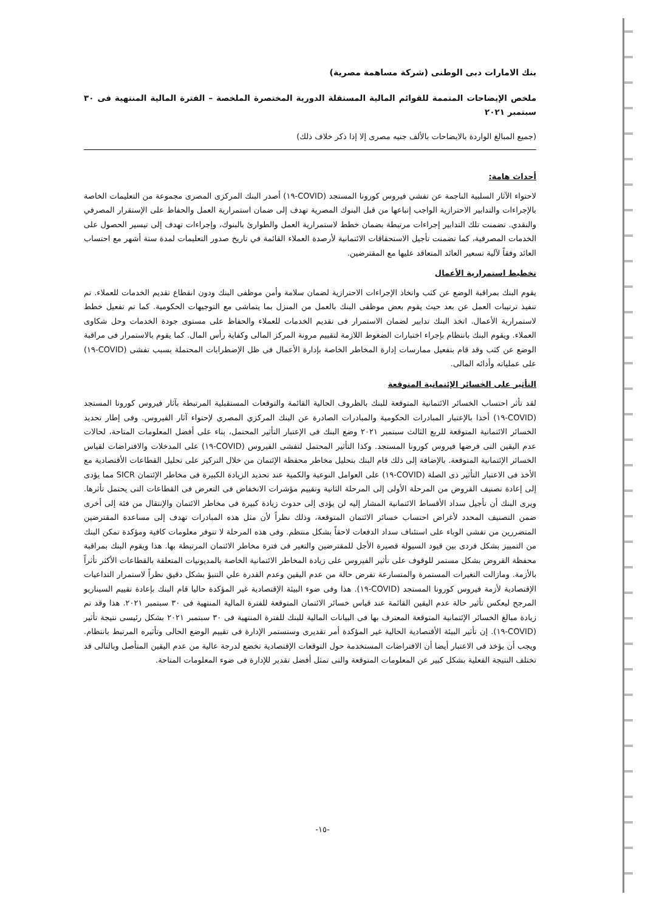بنك الامارات دبى الوطنى (شركة مساهمة مصرية)
ملخص الإيضاحات المتممة للقوائم المالية المستقلة الدورية المختصرة الملخصة – الفترة المالية المنتهية فى ٣٠ سبتمبر ٢٠٢١
(جميع المبالغ الواردة بالايضاحات بالألف جنيه مصرى إلا إذا ذكر خلاف ذلك)
أحداث هامة:
لاحتواء الآثار السلبية الناجمة عن تفشي فيروس كورونا المستجد (COVID-١٩) أصدر البنك المركزى المصرى مجموعة من التعليمات الخاصة بالإجراءات والتدابير الاحترازية الواجب إتباعها من قبل البنوك المصرية تهدف إلى ضمان استمرارية العمل والحفاظ على الإستقرار المصرفي والنقدي. تضمنت تلك التدابير إجراءات مرتبطة بضمان خطط لاستمرارية العمل والطوارئ بالبنوك، وإجراءات تهدف إلى تيسير الحصول على الخدمات المصرفية، كما تضمنت تأجيل الاستحقاقات الائتمانية لأرصدة العملاء القائمة في تاريخ صدور التعليمات لمدة ستة أشهر مع احتساب العائد وفقاً لآلية تسعير العائد المتعاقد عليها مع المقترضين.
تخطيط استمرارية الأعمال
يقوم البنك بمراقبة الوضع عن كثب واتخاذ الإجراءات الاحترازية لضمان سلامة وأمن موظفى البنك ودون انقطاع تقديم الخدمات للعملاء. تم تنفيذ ترتيبات العمل عن بعد حيث يقوم بعض موظفى البنك بالعمل من المنزل بما يتماشى مع التوجيهات الحكومية. كما تم تفعيل خطط لاستمرارية الأعمال. اتخذ البنك تدابير لضمان الاستمرار فى تقديم الخدمات للعملاء والحفاظ على مستوى جودة الخدمات وحل شكاوى العملاء. ويقوم البنك بانتظام بإجراء اختبارات الضغوط اللازمة لتقييم مرونة المركز المالى وكفاية رأس المال. كما يقوم بالاستمرار فى مراقبة الوضع عن كثب وقد قام بتفعيل ممارسات إدارة المخاطر الخاصة بإدارة الأعمال فى ظل الإضطرابات المحتملة بسبب تفشى (COVID-١٩) على عملياته وأدائه المالى.
التأثير على الخسائر الإئتمانية المتوقعة
لقد تأثر احتساب الخسائر الائتمانية المتوقعة للبنك بالظروف الحالية القائمة والتوقعات المستقبلية المرتبطة بآثار فيروس كورونا المستجد (COVID-١٩) أخذا بالإعتبار المبادرات الحكومية والمبادرات الصادرة عن البنك المركزي المصري لإحتواء آثار الفيروس. وفى إطار تحديد الخسائر الائتمانية المتوقعة للربع الثالث سبتمبر ٢٠٢١ وضع البنك فى الإعتبار التأثير المحتمل، بناء على أفضل المعلومات المتاحة، لحالات عدم اليقين التى فرضها فيروس كورونا المستجد. وكذا التأثير المحتمل لتفشى الفيروس (COVID-١٩) على المدخلات والافتراضات لقياس الخسائر الإئتمانية المتوقعة. بالإضافة إلى ذلك قام البنك بتحليل مخاطر محفظة الإئتمان من خلال التركيز على تحليل القطاعات الأقتصادية مع الأخذ فى الاعتبار التأثير ذى الصلة (COVID-١٩) على العوامل النوعية والكمية عند تحديد الزيادة الكبيرة فى مخاطر الإئتمان SICR مما يؤدى إلى إعادة تصنيف القروض من المرحلة الأولى إلى المرحلة الثانية وتقييم مؤشرات الانخفاض فى التعرض فى القطاعات التى يحتمل تأثرها. ويرى البنك أن تأجيل سداد الأقساط الائتمانية المشار إليه لن يؤدى إلى حدوث زيادة كبيرة فى مخاطر الائتمان والإنتقال من فئة إلى أخرى ضمن التصنيف المحدد لأغراض احتساب خسائر الائتمان المتوقعة، وذلك نظراً لأن مثل هذه المبادرات تهدف إلى مساعدة المقترضين المتضررين من تفشى الوباء على استئناف سداد الدفعات لاحقاً بشكل منتظم. وفى هذه المرحلة لا تتوفر معلومات كافية ومؤكدة تمكن البنك من التمييز بشكل فردى بين قيود السيولة قصيرة الأجل للمقترضين والتغير فى فترة مخاطر الائتمان المرتبطة بها. هذا ويقوم البنك بمراقبة محفظة القروض بشكل مستمر للوقوف على تأثير الفيروس على زيادة المخاطر الائتمانية الخاصة بالمديونيات المتعلقة بالقطاعات الأكثر تأثراً بالأزمة. ومازالت التغيرات المستمرة والمتسارعة تفرض حالة من عدم اليقين وعدم القدرة علي التنبؤ بشكل دقيق نظراً لاستمرار التداعيات الإقتصادية لأزمة فيروس كورونا المستجد (COVID-١٩). هذا وفى ضوء البيئة الإقتصادية غير المؤكدة حاليا قام البنك بإعادة تقييم السيناريو المرجح ليعكس تأثير حالة عدم اليقين القائمة عند قياس خسائر الائتمان المتوقعة للفترة المالية المنتهية فى ٣٠ سبتمبر ٢٠٢١. هذا وقد تم زيادة مبالغ الخسائر الإئتمانية المتوقعة المعترف بها فى البيانات المالية للبنك للفترة المنتهية فى ٣٠ سبتمبر ٢٠٢١ بشكل رئيسى نتيجة تأثير (COVID-١٩). إن تأثير البيئة الأقتصادية الحالية غير المؤكدة أمر تقديرى وستستمر الإدارة فى تقييم الوضع الحالى وتأثيره المرتبط بانتظام. ويجب أن يؤخذ فى الاعتبار أيضا أن الافتراضات المستخدمة حول التوقعات الإقتصادية تخضع لدرجة عالية من عدم اليقين المتأصل وبالتالى قد تختلف النتيجة الفعلية بشكل كبير عن المعلومات المتوقعة والتى تمثل أفضل تقدير للإدارة فى ضوء المعلومات المتاحة.
-١٥-